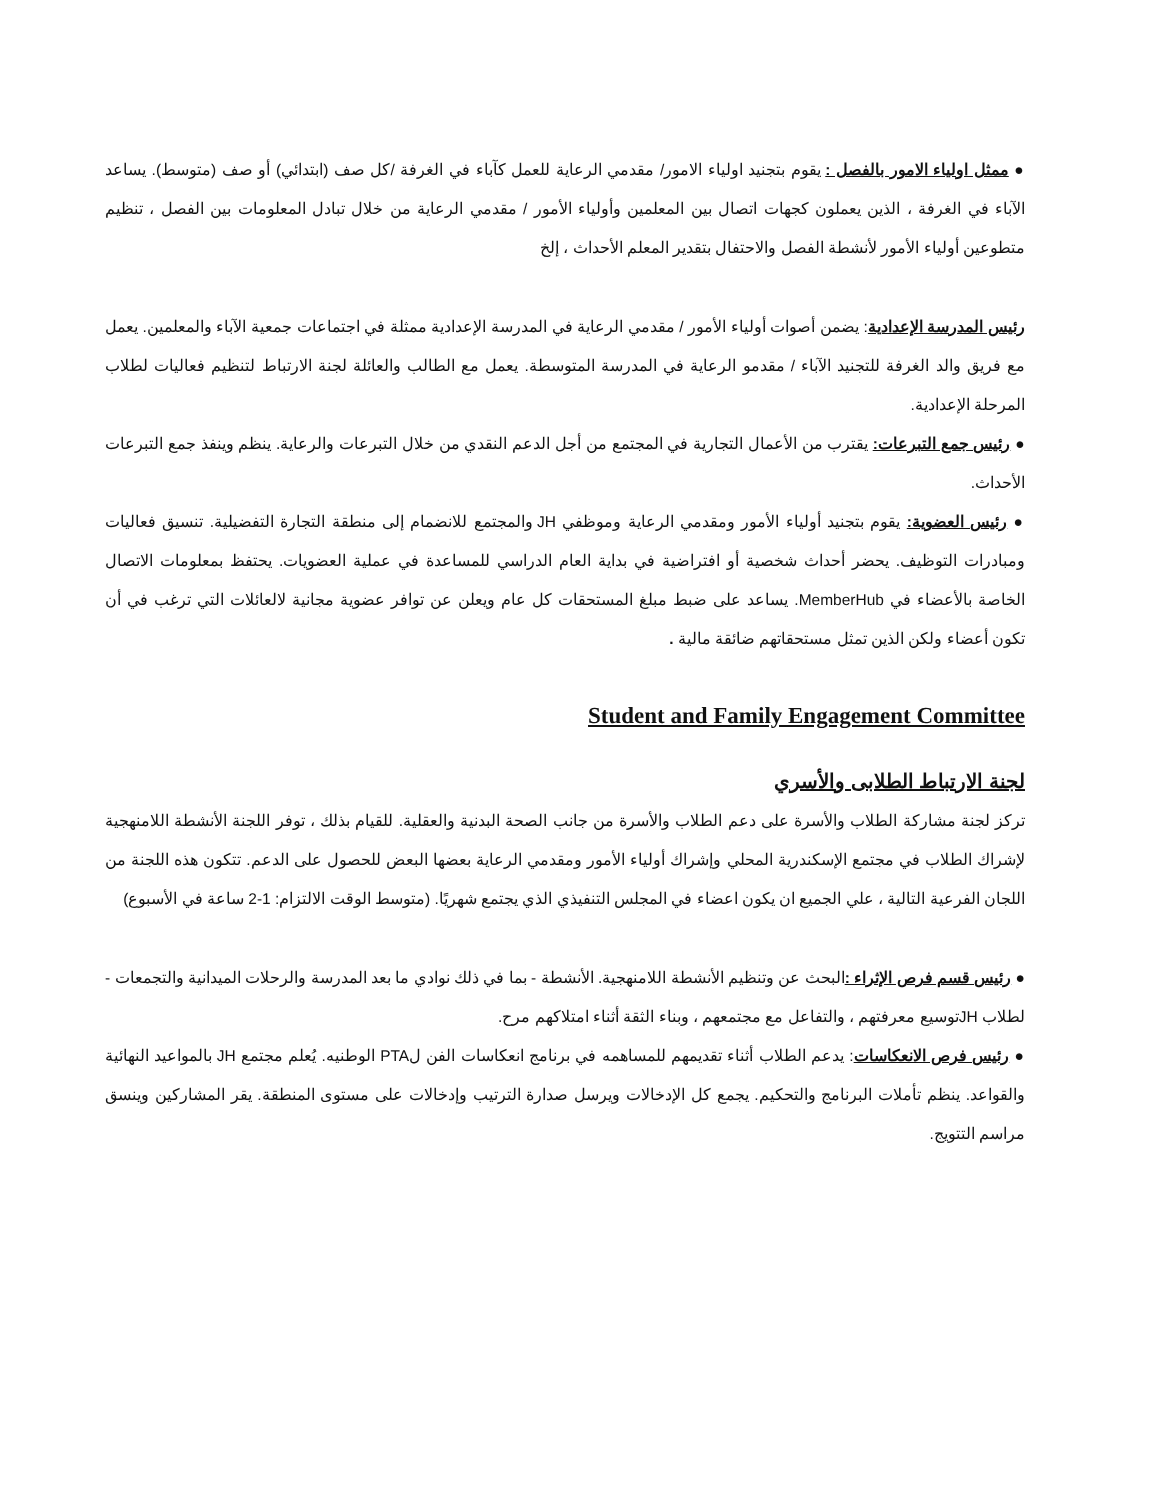● ممثل اولياء الامور بالفصل : يقوم بتجنيد اولياء الامور/ مقدمي الرعاية للعمل كآباء في الغرفة /كل صف (ابتدائي) أو صف (متوسط). يساعد الآباء في الغرفة ، الذين يعملون كجهات اتصال بين المعلمين وأولياء الأمور / مقدمي الرعاية من خلال تبادل المعلومات بين الفصل ، تنظيم متطوعين أولياء الأمور لأنشطة الفصل والاحتفال بتقدير المعلم الأحداث ، إلخ
رئيس المدرسة الإعدادية: يضمن أصوات أولياء الأمور / مقدمي الرعاية في المدرسة الإعدادية ممثلة في اجتماعات جمعية الآباء والمعلمين. يعمل مع فريق والد الغرفة للتجنيد الآباء / مقدمو الرعاية في المدرسة المتوسطة. يعمل مع الطالب والعائلة لجنة الارتباط لتنظيم فعاليات لطلاب المرحلة الإعدادية.
● رئيس جمع التبرعات: يقترب من الأعمال التجارية في المجتمع من أجل الدعم النقدي من خلال التبرعات والرعاية. ينظم وينفذ جمع التبرعات الأحداث.
● رئيس العضوية: يقوم بتجنيد أولياء الأمور ومقدمي الرعاية وموظفي JH والمجتمع للانضمام إلى منطقة التجارة التفضيلية. تنسيق فعاليات ومبادرات التوظيف. يحضر أحداث شخصية أو افتراضية في بداية العام الدراسي للمساعدة في عملية العضويات. يحتفظ بمعلومات الاتصال الخاصة بالأعضاء في MemberHub. يساعد على ضبط مبلغ المستحقات كل عام ويعلن عن توافر عضوية مجانية لالعائلات التي ترغب في أن تكون أعضاء ولكن الذين تمثل مستحقاتهم ضائقة مالية .
Student and Family Engagement Committee
لجنة الارتباط الطلابى والأسري
تركز لجنة مشاركة الطلاب والأسرة على دعم الطلاب والأسرة من جانب الصحة البدنية والعقلية. للقيام بذلك ، توفر اللجنة الأنشطة اللامنهجية لإشراك الطلاب في مجتمع الإسكندرية المحلي وإشراك أولياء الأمور ومقدمي الرعاية بعضها البعض للحصول على الدعم. تتكون هذه اللجنة من اللجان الفرعية التالية ، علي الجميع ان يكون اعضاء في المجلس التنفيذي الذي يجتمع شهريًا. (متوسط الوقت الالتزام: 1-2 ساعة في الأسبوع)
● رئيس قسم فرص الإثراء : البحث عن وتنظيم الأنشطة اللامنهجية. الأنشطة - بما في ذلك نوادي ما بعد المدرسة والرحلات الميدانية والتجمعات - لطلاب JHتوسيع معرفتهم ، والتفاعل مع مجتمعهم ، وبناء الثقة أثناء امتلاكهم مرح.
● رئيس فرص الانعكاسات: يدعم الطلاب أثناء تقديمهم للمساهمه في برنامج انعكاسات الفن لPTA الوطنيه. يُعلم مجتمع JH بالمواعيد النهائية والقواعد. ينظم تأملات البرنامج والتحكيم. يجمع كل الإدخالات ويرسل صدارة الترتيب وإدخالات على مستوى المنطقة. يقر المشاركين وينسق مراسم التتويج.